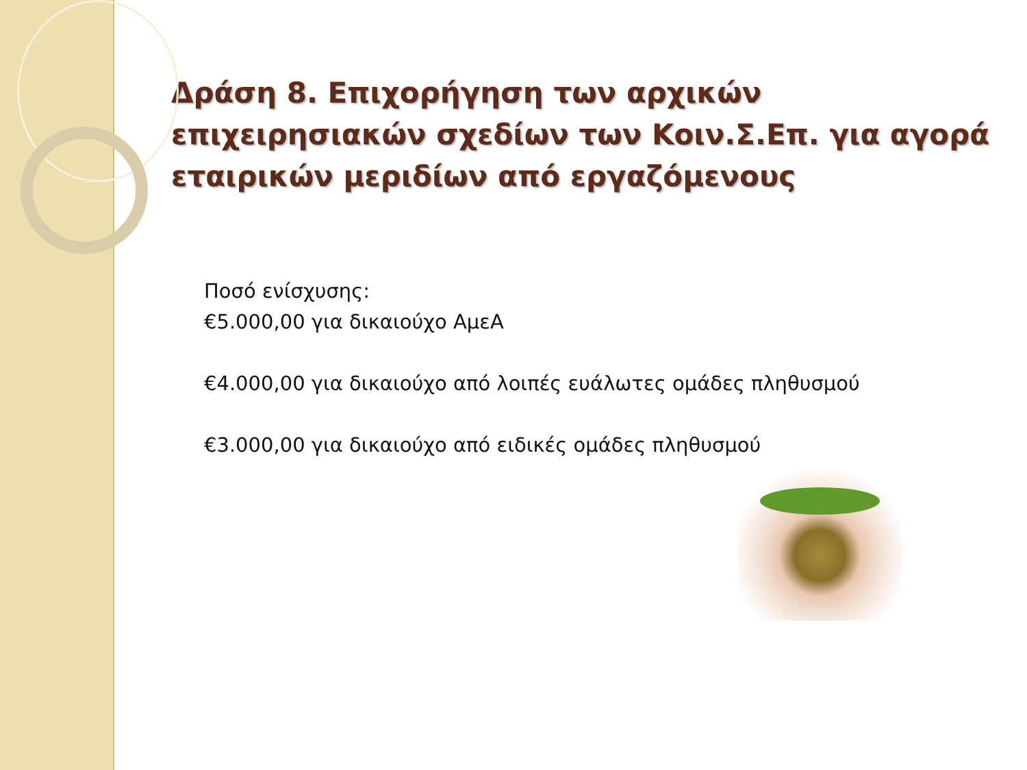Δράση 8. Επιχορήγηση των αρχικών επιχειρησιακών σχεδίων των Κοιν.Σ.Επ. για αγορά εταιρικών μεριδίων από εργαζόμενους
Ποσό ενίσχυσης:
€5.000,00 για δικαιούχο ΑμεΑ
€4.000,00 για δικαιούχο από λοιπές ευάλωτες ομάδες πληθυσμού
€3.000,00 για δικαιούχο από ειδικές ομάδες πληθυσμού